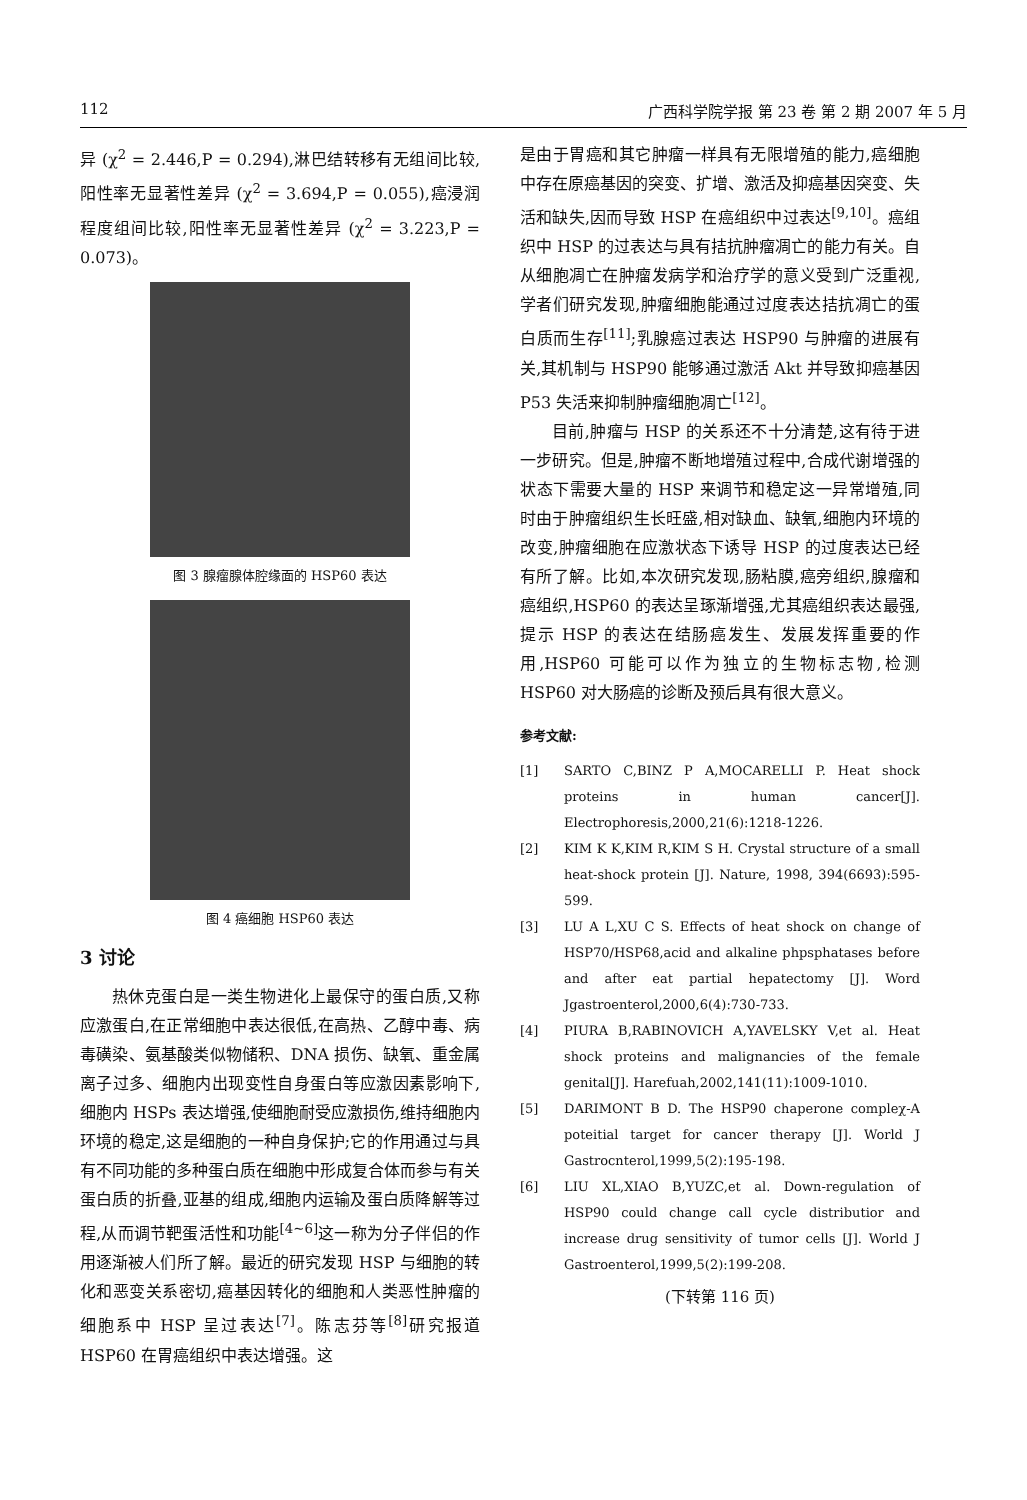112 广西科学院学报 第 23 卷 第 2 期 2007 年 5 月
异 (χ<sup>2</sup> = 2.446,P = 0.294),淋巴结转移有无组间比较,阳性率无显著性差异 (χ<sup>2</sup> = 3.694,P = 0.055),癌浸润程度组间比较,阳性率无显著性差异 (χ<sup>2</sup> = 3.223,P = 0.073)。
图 3 腺瘤腺体腔缘面的 HSP60 表达
图 4 癌细胞 HSP60 表达
3 讨论
热休克蛋白是一类生物进化上最保守的蛋白质,又称应激蛋白,在正常细胞中表达很低,在高热、乙醇中毒、病毒磺染、氨基酸类似物储积、DNA 损伤、缺氧、重金属离子过多、细胞内出现变性自身蛋白等应激因素影响下,细胞内 HSPs 表达增强,使细胞耐受应激损伤,维持细胞内环境的稳定,这是细胞的一种自身保护;它的作用通过与具有不同功能的多种蛋白质在细胞中形成复合体而参与有关蛋白质的折叠,亚基的组成,细胞内运输及蛋白质降解等过程,从而调节靶蛋活性和功能<sup>[4~6]</sup>这一称为分子伴侣的作用逐渐被人们所了解。最近的研究发现 HSP 与细胞的转化和恶变关系密切,癌基因转化的细胞和人类恶性肿瘤的细胞系中 HSP 呈过表达<sup>[7]</sup>。陈志芬等<sup>[8]</sup>研究报道 HSP60 在胃癌组织中表达增强。这
是由于胃癌和其它肿瘤一样具有无限增殖的能力,癌细胞中存在原癌基因的突变、扩增、激活及抑癌基因突变、失活和缺失,因而导致 HSP 在癌组织中过表达<sup>[9,10]</sup>。癌组织中 HSP 的过表达与具有拮抗肿瘤凋亡的能力有关。自从细胞凋亡在肿瘤发病学和治疗学的意义受到广泛重视,学者们研究发现,肿瘤细胞能通过过度表达拮抗凋亡的蛋白质而生存<sup>[11]</sup>;乳腺癌过表达 HSP90 与肿瘤的进展有关,其机制与 HSP90 能够通过激活 Akt 并导致抑癌基因 P53 失活来抑制肿瘤细胞凋亡<sup>[12]</sup>。
目前,肿瘤与 HSP 的关系还不十分清楚,这有待于进一步研究。但是,肿瘤不断地增殖过程中,合成代谢增强的状态下需要大量的 HSP 来调节和稳定这一异常增殖,同时由于肿瘤组织生长旺盛,相对缺血、缺氧,细胞内环境的改变,肿瘤细胞在应激状态下诱导 HSP 的过度表达已经有所了解。比如,本次研究发现,肠粘膜,癌旁组织,腺瘤和癌组织,HSP60 的表达呈琢渐增强,尤其癌组织表达最强,提示 HSP 的表达在结肠癌发生、发展发挥重要的作用,HSP60 可能可以作为独立的生物标志物,检测 HSP60 对大肠癌的诊断及预后具有很大意义。
参考文献:
[1] SARTO C,BINZ P A,MOCARELLI P. Heat shock proteins in human cancer[J]. Electrophoresis,2000,21(6):1218-1226.
[2] KIM K K,KIM R,KIM S H. Crystal structure of a small heat-shock protein [J]. Nature, 1998, 394(6693):595-599.
[3] LU A L,XU C S. Effects of heat shock on change of HSP70/HSP68,acid and alkaline phpsphatases before and after eat partial hepatectomy [J]. Word Jgastroenterol,2000,6(4):730-733.
[4] PIURA B,RABINOVICH A,YAVELSKY V,et al. Heat shock proteins and malignancies of the female genital[J]. Harefuah,2002,141(11):1009-1010.
[5] DARIMONT B D. The HSP90 chaperone compleχ-A poteitial target for cancer therapy [J]. World J Gastrocnterol,1999,5(2):195-198.
[6] LIU XL,XIAO B,YUZC,et al. Down-regulation of HSP90 could change call cycle distributior and increase drug sensitivity of tumor cells [J]. World J Gastroenterol,1999,5(2):199-208.
(下转第 116 页)